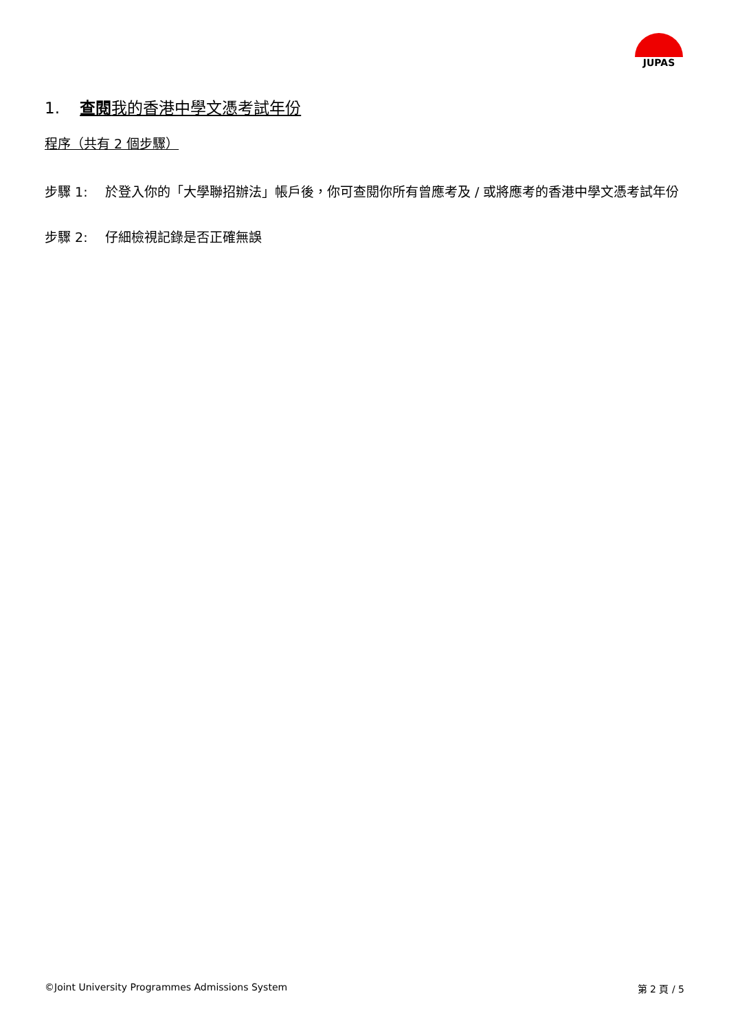JUPAS
1. 查閱我的香港中學文憑考試年份
程序（共有 2 個步驟）
步驟 1: 於登入你的「大學聯招辦法」帳戶後，你可查閱你所有曾應考及 / 或將應考的香港中學文憑考試年份
步驟 2: 仔細檢視記錄是否正確無誤
©Joint University Programmes Admissions System 第 2 頁 / 5